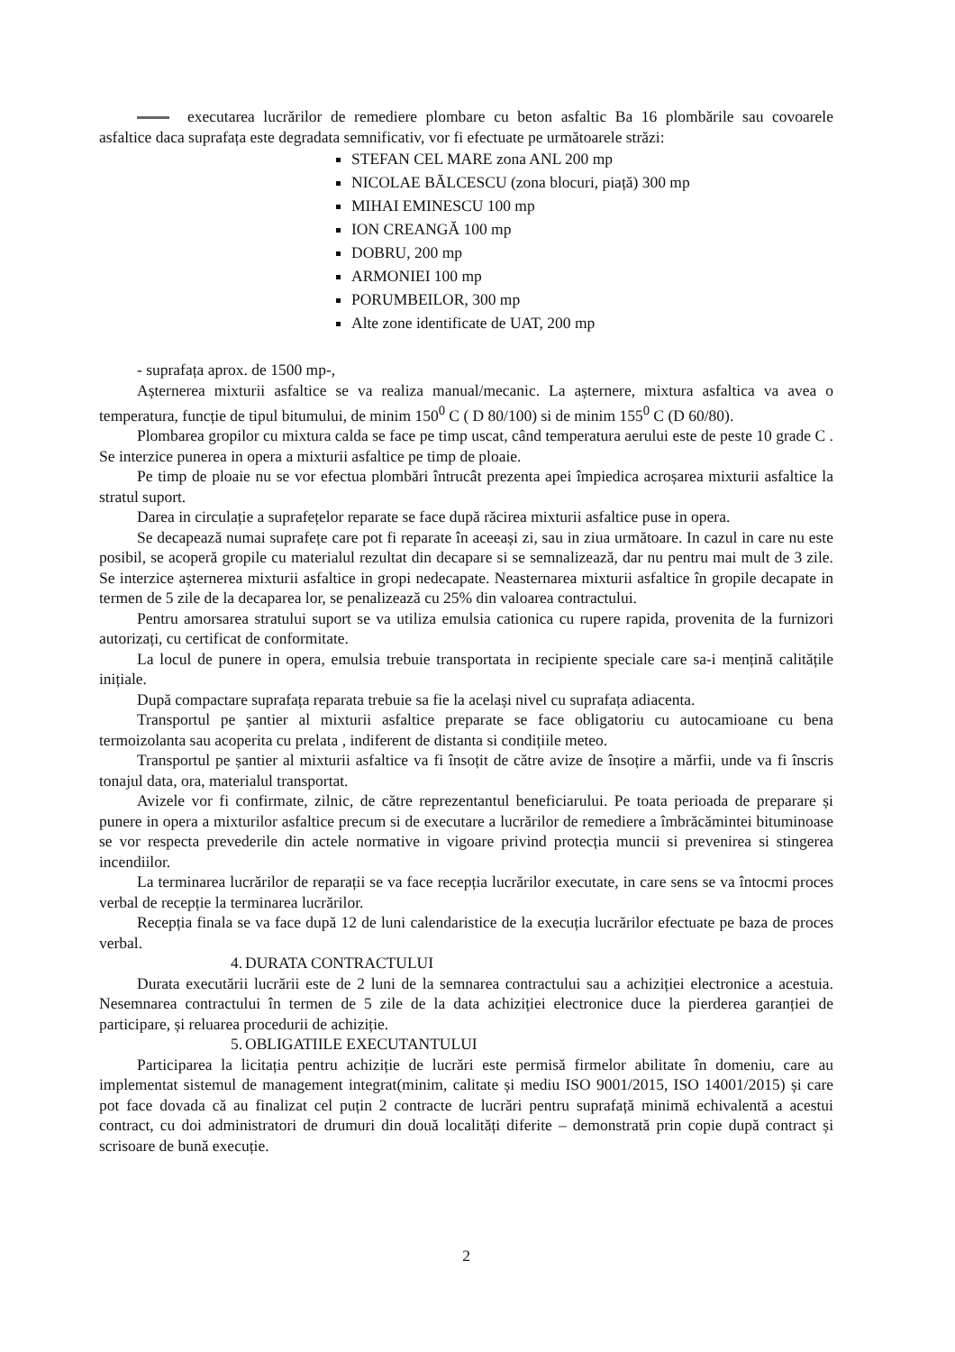executarea lucrărilor de remediere plombare cu beton asfaltic Ba 16 plombările sau covoarele asfaltice daca suprafața este degradata semnificativ, vor fi efectuate pe următoarele străzi:
STEFAN CEL MARE zona ANL 200 mp
NICOLAE BĂLCESCU (zona blocuri, piață) 300 mp
MIHAI EMINESCU 100 mp
ION CREANGĂ 100 mp
DOBRU, 200 mp
ARMONIEI 100 mp
PORUMBEILOR, 300 mp
Alte zone identificate de UAT, 200 mp
- suprafața aprox. de 1500 mp-,
Așternerea mixturii asfaltice se va realiza manual/mecanic. La așternere, mixtura asfaltica va avea o temperatura, funcție de tipul bitumului, de minim 150<sup>0</sup> C ( D 80/100) si de minim 155<sup>0</sup> C (D 60/80).
Plombarea gropilor cu mixtura calda se face pe timp uscat, când temperatura aerului este de peste 10 grade C . Se interzice punerea in opera a mixturii asfaltice pe timp de ploaie.
Pe timp de ploaie nu se vor efectua plombări întrucât prezenta apei împiedica acroșarea mixturii asfaltice la stratul suport.
Darea in circulație a suprafețelor reparate se face după răcirea mixturii asfaltice puse in opera.
Se decapează numai suprafețe care pot fi reparate în aceeași zi, sau in ziua următoare. In cazul in care nu este posibil, se acoperă gropile cu materialul rezultat din decapare si se semnalizează, dar nu pentru mai mult de 3 zile. Se interzice așternerea mixturii asfaltice in gropi nedecapate. Neasternarea mixturii asfaltice în gropile decapate in termen de 5 zile de la decaparea lor, se penalizează cu 25% din valoarea contractului.
Pentru amorsarea stratului suport se va utiliza emulsia cationica cu rupere rapida, provenita de la furnizori autorizați, cu certificat de conformitate.
La locul de punere in opera, emulsia trebuie transportata in recipiente speciale care sa-i mențină calitățile inițiale.
După compactare suprafața reparata trebuie sa fie la același nivel cu suprafața adiacenta.
Transportul pe șantier al mixturii asfaltice preparate se face obligatoriu cu autocamioane cu bena termoizolanta sau acoperita cu prelata , indiferent de distanta si condițiile meteo.
Transportul pe șantier al mixturii asfaltice va fi însoțit de către avize de însoțire a mărfii, unde va fi înscris tonajul data, ora, materialul transportat.
Avizele vor fi confirmate, zilnic, de către reprezentantul beneficiarului. Pe toata perioada de preparare și punere in opera a mixturilor asfaltice precum si de executare a lucrărilor de remediere a îmbrăcămintei bituminoase se vor respecta prevederile din actele normative in vigoare privind protecția muncii si prevenirea si stingerea incendiilor.
La terminarea lucrărilor de reparații se va face recepția lucrărilor executate, in care sens se va întocmi proces verbal de recepție la terminarea lucrărilor.
Recepția finala se va face după 12 de luni calendaristice de la execuția lucrărilor efectuate pe baza de proces verbal.
4. DURATA CONTRACTULUI
Durata executării lucrării este de 2 luni de la semnarea contractului sau a achiziției electronice a acestuia. Nesemnarea contractului în termen de 5 zile de la data achiziției electronice duce la pierderea garanției de participare, și reluarea procedurii de achiziție.
5. OBLIGATIILE EXECUTANTULUI
Participarea la licitația pentru achiziție de lucrări este permisă firmelor abilitate în domeniu, care au implementat sistemul de management integrat(minim, calitate și mediu ISO 9001/2015, ISO 14001/2015) și care pot face dovada că au finalizat cel puțin 2 contracte de lucrări pentru suprafață minimă echivalentă a acestui contract, cu doi administratori de drumuri din două localități diferite – demonstrată prin copie după contract și scrisoare de bună execuție.
2